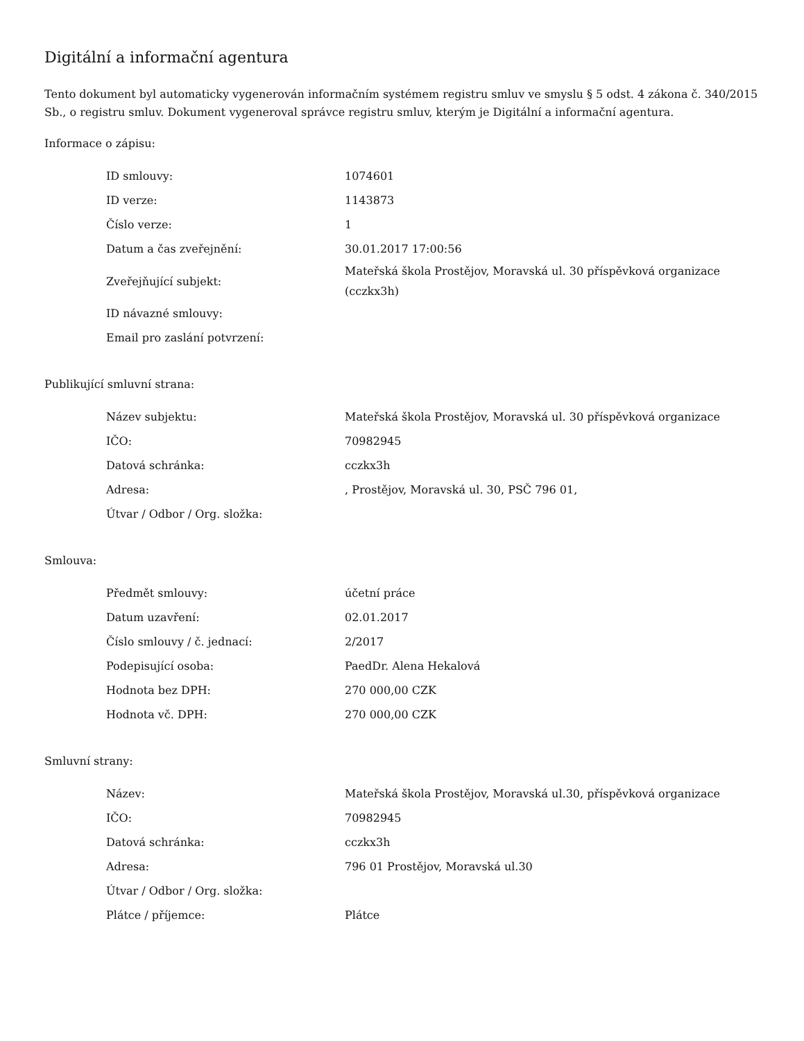Digitální a informační agentura
Tento dokument byl automaticky vygenerován informačním systémem registru smluv ve smyslu § 5 odst. 4 zákona č. 340/2015 Sb., o registru smluv. Dokument vygeneroval správce registru smluv, kterým je Digitální a informační agentura.
Informace o zápisu:
| ID smlouvy: | 1074601 |
| ID verze: | 1143873 |
| Číslo verze: | 1 |
| Datum a čas zveřejnění: | 30.01.2017 17:00:56 |
| Zveřejňující subjekt: | Mateřská škola Prostějov, Moravská ul. 30 příspěvková organizace (cczkx3h) |
| ID návazné smlouvy: | |
| Email pro zaslání potvrzení: | |
Publikující smluvní strana:
| Název subjektu: | Mateřská škola Prostějov, Moravská ul. 30 příspěvková organizace |
| IČO: | 70982945 |
| Datová schránka: | cczkx3h |
| Adresa: | , Prostějov, Moravská ul. 30, PSČ 796 01, |
| Útvar / Odbor / Org. složka: | |
Smlouva:
| Předmět smlouvy: | účetní práce |
| Datum uzavření: | 02.01.2017 |
| Číslo smlouvy / č. jednací: | 2/2017 |
| Podepisující osoba: | PaedDr. Alena Hekalová |
| Hodnota bez DPH: | 270 000,00 CZK |
| Hodnota vč. DPH: | 270 000,00 CZK |
Smluvní strany:
| Název: | Mateřská škola Prostějov, Moravská ul.30, příspěvková organizace |
| IČO: | 70982945 |
| Datová schránka: | cczkx3h |
| Adresa: | 796 01 Prostějov, Moravská ul.30 |
| Útvar / Odbor / Org. složka: | |
| Plátce / příjemce: | Plátce |